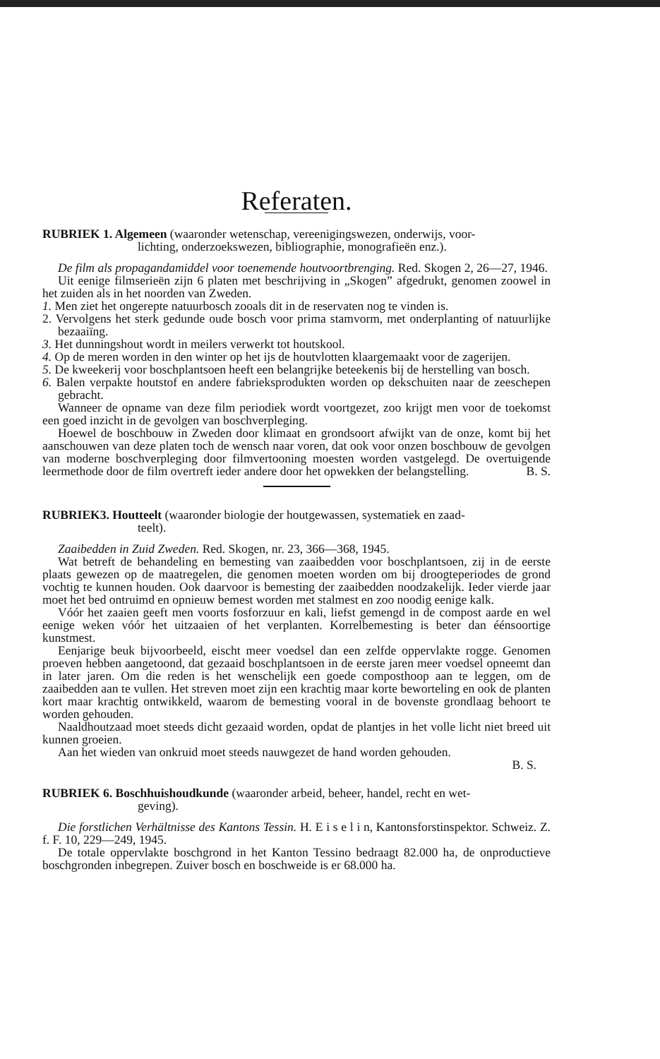Referaten.
RUBRIEK 1. Algemeen (waaronder wetenschap, vereenigingswezen, onderwijs, voor-
lichting, onderzoekswezen, bibliographie, monografieën enz.).
De film als propagandamiddel voor toenemende houtvoortbrenging. Red. Skogen 2, 26—27, 1946.
Uit eenige filmserieën zijn 6 platen met beschrijving in „Skogen” afgedrukt, genomen zoowel in het zuiden als in het noorden van Zweden.
1. Men ziet het ongerepte natuurbosch zooals dit in de reservaten nog te vinden is.
2. Vervolgens het sterk gedunde oude bosch voor prima stamvorm, met onderplanting of natuurlijke bezaaiïng.
3. Het dunningshout wordt in meilers verwerkt tot houtskool.
4. Op de meren worden in den winter op het ijs de houtvlotten klaargemaakt voor de zagerijen.
5. De kweekerij voor boschplantsoen heeft een belangrijke beteekenis bij de herstelling van bosch.
6. Balen verpakte houtstof en andere fabrieksprodukten worden op dekschuiten naar de zeeschepen gebracht.
Wanneer de opname van deze film periodiek wordt voortgezet, zoo krijgt men voor de toekomst een goed inzicht in de gevolgen van boschverpleging.
Hoewel de boschbouw in Zweden door klimaat en grondsoort afwijkt van de onze, komt bij het aanschouwen van deze platen toch de wensch naar voren, dat ook voor onzen boschbouw de gevolgen van moderne boschverpleging door filmvertooning moesten worden vastgelegd. De overtuigende leermethode door de film overtreft ieder andere door het opwekken der belangstelling. B. S.
RUBRIEK3. Houtteelt (waaronder biologie der houtgewassen, systematiek en zaad-
teelt).
Zaaibedden in Zuid Zweden. Red. Skogen, nr. 23, 366—368, 1945.
Wat betreft de behandeling en bemesting van zaaibedden voor boschplantsoen, zij in de eerste plaats gewezen op de maatregelen, die genomen moeten worden om bij droogteperiodes de grond vochtig te kunnen houden. Ook daarvoor is bemesting der zaaibedden noodzakelijk. Ieder vierde jaar moet het bed ontruimd en opnieuw bemest worden met stalmest en zoo noodig eenige kalk.
Vóór het zaaien geeft men voorts fosforzuur en kali, liefst gemengd in de compost aarde en wel eenige weken vóór het uitzaaien of het verplanten. Korrelbemesting is beter dan éénsoortige kunstmest.
Eenjarige beuk bijvoorbeeld, eischt meer voedsel dan een zelfde oppervlakte rogge. Genomen proeven hebben aangetoond, dat gezaaid boschplantsoen in de eerste jaren meer voedsel opneemt dan in later jaren. Om die reden is het wenschelijk een goede composthoop aan te leggen, om de zaaibedden aan te vullen. Het streven moet zijn een krachtig maar korte bewortеling en ook de planten kort maar krachtig ontwikkeld, waarom de bemesting vooral in de bovenste grondlaag behoort te worden gehouden.
Naaldhoutzaad moet steeds dicht gezaaid worden, opdat de plantjes in het volle licht niet breed uit kunnen groeien.
Aan het wieden van onkruid moet steeds nauwgezet de hand worden gehouden.
B. S.
RUBRIEK 6. Boschhuishoudkunde (waaronder arbeid, beheer, handel, recht en wet-
geving).
Die forstlichen Verhältnisse des Kantons Tessin. H. E i s e l i n, Kantonsforstinspektor. Schweiz. Z. f. F. 10, 229—249, 1945.
De totale oppervlakte boschgrond in het Kanton Tessino bedraagt 82.000 ha, de onproductieve boschgronden inbegrepen. Zuiver bosch en boschweide is er 68.000 ha.